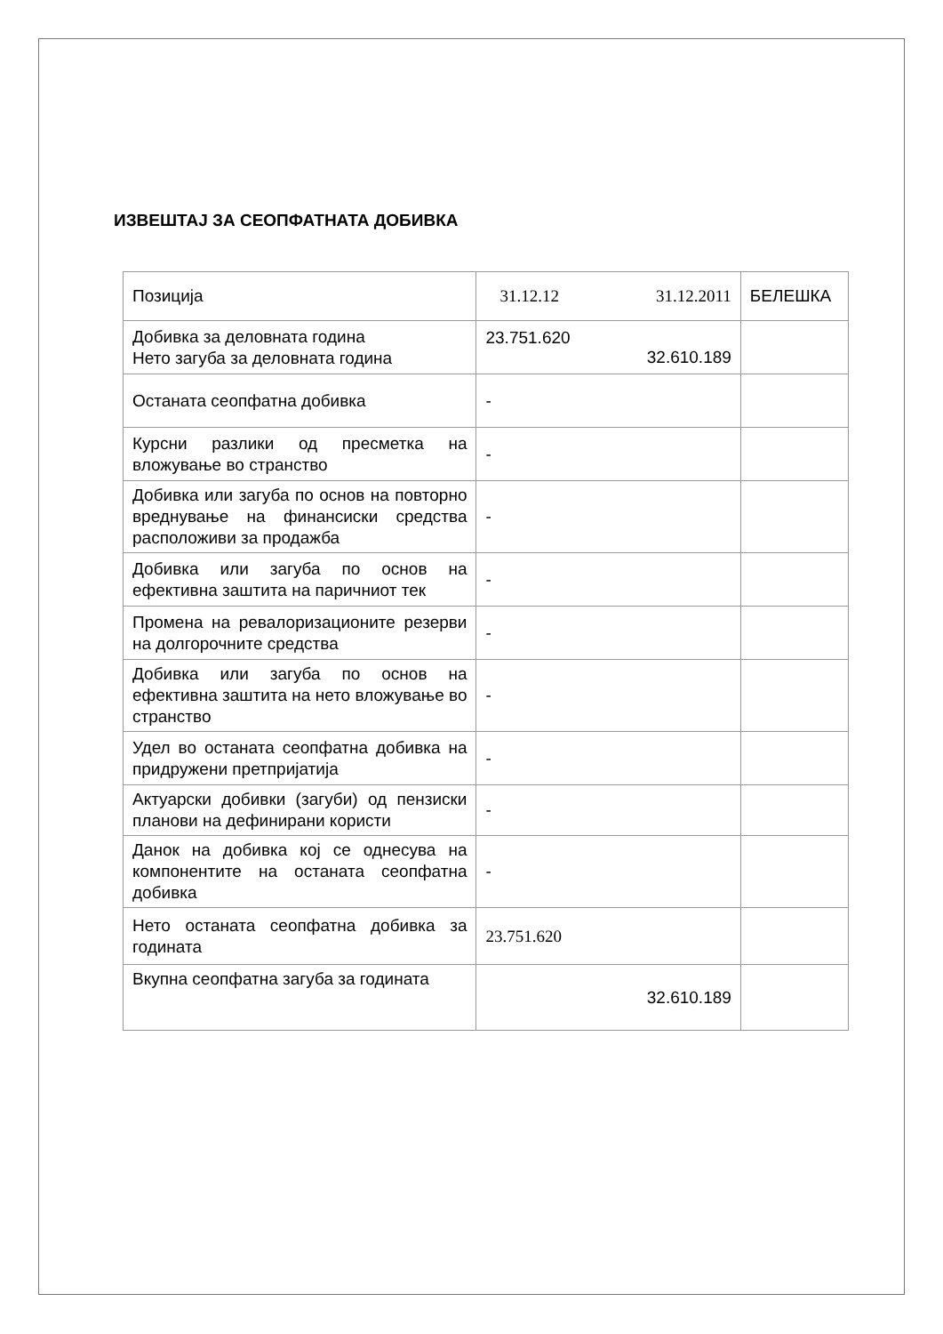ИЗВЕШТАЈ ЗА СЕОПФАТНАТА ДОБИВКА
| Позиција | 31.12.12 31.12.2011 | БЕЛЕШКА |
| Добивка за деловната година Нето загуба за деловната година | 23.751.620 32.610.189 | |
| Останата сеопфатна добивка | - | |
| Курсни разлики од пресметка на вложување во странство | - | |
| Добивка или загуба по основ на повторно вреднување на финансиски средства расположиви за продажба | - | |
| Добивка или загуба по основ на ефективна заштита на паричниот тек | - | |
| Промена на ревалоризационите резерви на долгорочните средства | - | |
| Добивка или загуба по основ на ефективна заштита на нето вложување во странство | - | |
| Удел во останата сеопфатна добивка на придружени претпријатија | - | |
| Актуарски добивки (загуби) од пензиски планови на дефинирани користи | - | |
| Данок на добивка кој се однесува на компонентите на останата сеопфатна добивка | - | |
| Нето останата сеопфатна добивка за годината | 23.751.620 | |
| Вкупна сеопфатна загуба за годината | 32.610.189 | |